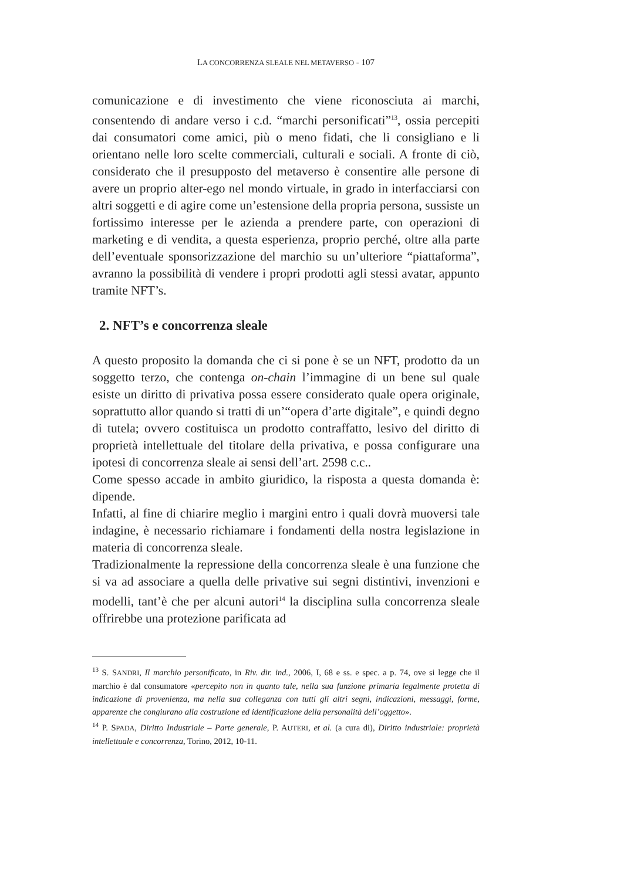LA CONCORRENZA SLEALE NEL METAVERSO - 107
comunicazione e di investimento che viene riconosciuta ai marchi, consentendo di andare verso i c.d. “marchi personificati”<sup>13</sup>, ossia percepiti dai consumatori come amici, più o meno fidati, che li consigliano e li orientano nelle loro scelte commerciali, culturali e sociali. A fronte di ciò, considerato che il presupposto del metaverso è consentire alle persone di avere un proprio alter-ego nel mondo virtuale, in grado in interfacciarsi con altri soggetti e di agire come un’estensione della propria persona, sussiste un fortissimo interesse per le azienda a prendere parte, con operazioni di marketing e di vendita, a questa esperienza, proprio perché, oltre alla parte dell’eventuale sponsorizzazione del marchio su un’ulteriore “piattaforma”, avranno la possibilità di vendere i propri prodotti agli stessi avatar, appunto tramite NFT’s.
2. NFT’s e concorrenza sleale
A questo proposito la domanda che ci si pone è se un NFT, prodotto da un soggetto terzo, che contenga on-chain l’immagine di un bene sul quale esiste un diritto di privativa possa essere considerato quale opera originale, soprattutto allor quando si tratti di un’“opera d’arte digitale”, e quindi degno di tutela; ovvero costituisca un prodotto contraffatto, lesivo del diritto di proprietà intellettuale del titolare della privativa, e possa configurare una ipotesi di concorrenza sleale ai sensi dell’art. 2598 c.c..
Come spesso accade in ambito giuridico, la risposta a questa domanda è: dipende.
Infatti, al fine di chiarire meglio i margini entro i quali dovrà muoversi tale indagine, è necessario richiamare i fondamenti della nostra legislazione in materia di concorrenza sleale.
Tradizionalmente la repressione della concorrenza sleale è una funzione che si va ad associare a quella delle privative sui segni distintivi, invenzioni e modelli, tant’è che per alcuni autori<sup>14</sup> la disciplina sulla concorrenza sleale offrirebbe una protezione parificata ad
<sup>13</sup> S. SANDRI, Il marchio personificato, in Riv. dir. ind., 2006, I, 68 e ss. e spec. a p. 74, ove si legge che il marchio è dal consumatore «percepito non in quanto tale, nella sua funzione primaria legalmente protetta di indicazione di provenienza, ma nella sua colleganza con tutti gli altri segni, indicazioni, messaggi, forme, apparenze che congiurano alla costruzione ed identificazione della personalità dell’oggetto».
<sup>14</sup> P. SPADA, Diritto Industriale – Parte generale, P. AUTERI, et al. (a cura di), Diritto industriale: proprietà intellettuale e concorrenza, Torino, 2012, 10-11.